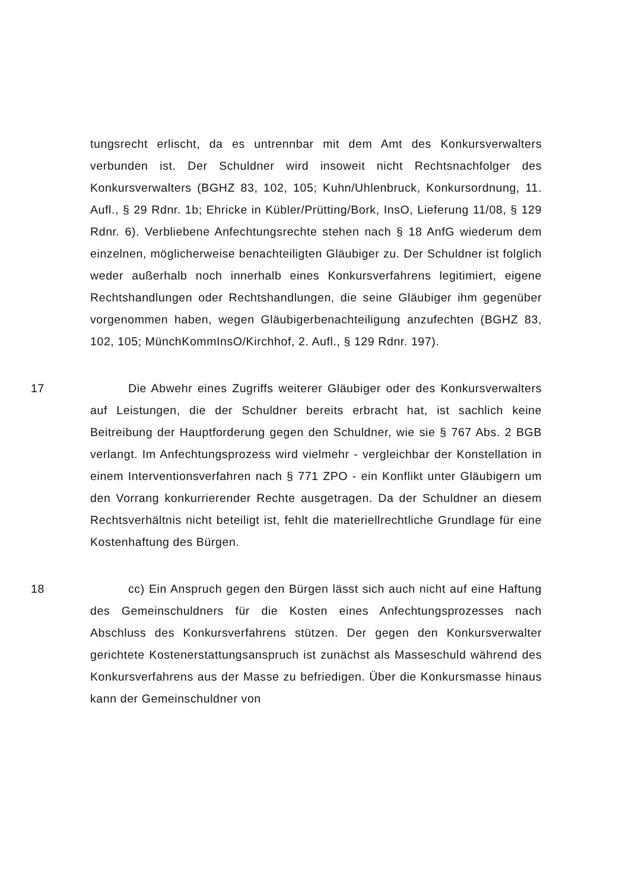tungsrecht erlischt, da es untrennbar mit dem Amt des Konkursverwalters verbunden ist. Der Schuldner wird insoweit nicht Rechtsnachfolger des Konkursverwalters (BGHZ 83, 102, 105; Kuhn/Uhlenbruck, Konkursordnung, 11. Aufl., § 29 Rdnr. 1b; Ehricke in Kübler/Prütting/Bork, InsO, Lieferung 11/08, § 129 Rdnr. 6). Verbliebene Anfechtungsrechte stehen nach § 18 AnfG wiederum dem einzelnen, möglicherweise benachteiligten Gläubiger zu. Der Schuldner ist folglich weder außerhalb noch innerhalb eines Konkursverfahrens legitimiert, eigene Rechtshandlungen oder Rechtshandlungen, die seine Gläubiger ihm gegenüber vorgenommen haben, wegen Gläubigerbenachteiligung anzufechten (BGHZ 83, 102, 105; MünchKommInsO/Kirchhof, 2. Aufl., § 129 Rdnr. 197).
17
Die Abwehr eines Zugriffs weiterer Gläubiger oder des Konkursverwalters auf Leistungen, die der Schuldner bereits erbracht hat, ist sachlich keine Beitreibung der Hauptforderung gegen den Schuldner, wie sie § 767 Abs. 2 BGB verlangt. Im Anfechtungsprozess wird vielmehr - vergleichbar der Konstellation in einem Interventionsverfahren nach § 771 ZPO - ein Konflikt unter Gläubigern um den Vorrang konkurrierender Rechte ausgetragen. Da der Schuldner an diesem Rechtsverhältnis nicht beteiligt ist, fehlt die materiellrechtliche Grundlage für eine Kostenhaftung des Bürgen.
18
cc) Ein Anspruch gegen den Bürgen lässt sich auch nicht auf eine Haftung des Gemeinschuldners für die Kosten eines Anfechtungsprozesses nach Abschluss des Konkursverfahrens stützen. Der gegen den Konkursverwalter gerichtete Kostenerstattungsanspruch ist zunächst als Masseschuld während des Konkursverfahrens aus der Masse zu befriedigen. Über die Konkursmasse hinaus kann der Gemeinschuldner von